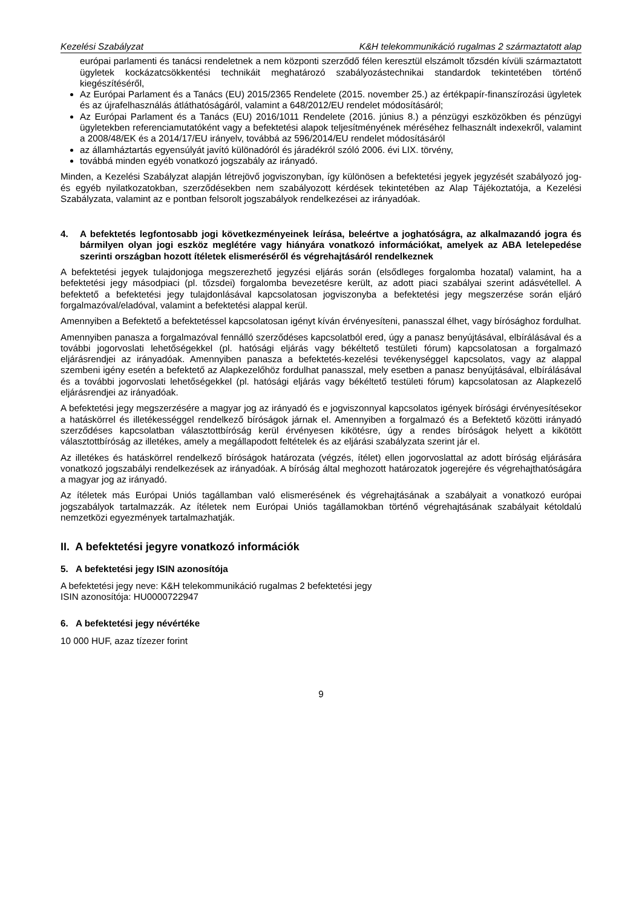Kezelési Szabályzat K&H telekommunikáció rugalmas 2 származtatott alap
európai parlamenti és tanácsi rendeletnek a nem központi szerződő félen keresztül elszámolt tőzsdén kívüli származtatott ügyletek kockázatcsökkentési technikáit meghatározó szabályozástechnikai standardok tekintetében történő kiegészítéséről,
Az Európai Parlament és a Tanács (EU) 2015/2365 Rendelete (2015. november 25.) az értékpapír-finanszírozási ügyletek és az újrafelhasználás átláthatóságáról, valamint a 648/2012/EU rendelet módosításáról;
Az Európai Parlament és a Tanács (EU) 2016/1011 Rendelete (2016. június 8.) a pénzügyi eszközökben és pénzügyi ügyletekben referenciamutatóként vagy a befektetési alapok teljesítményének méréséhez felhasznált indexekről, valamint a 2008/48/EK és a 2014/17/EU irányelv, továbbá az 596/2014/EU rendelet módosításáról
az államháztartás egyensúlyát javító különadóról és járadékról szóló 2006. évi LIX. törvény,
továbbá minden egyéb vonatkozó jogszabály az irányadó.
Minden, a Kezelési Szabályzat alapján létrejövő jogviszonyban, így különösen a befektetési jegyek jegyzését szabályozó jog- és egyéb nyilatkozatokban, szerződésekben nem szabályozott kérdések tekintetében az Alap Tájékoztatója, a Kezelési Szabályzata, valamint az e pontban felsorolt jogszabályok rendelkezései az irányadóak.
4. A befektetés legfontosabb jogi következményeinek leírása, beleértve a joghatóságra, az alkalmazandó jogra és bármilyen olyan jogi eszköz meglétére vagy hiányára vonatkozó információkat, amelyek az ABA letelepedése szerinti országban hozott ítéletek elismeréséről és végrehajtásáról rendelkeznek
A befektetési jegyek tulajdonjoga megszerezhető jegyzési eljárás során (elsődleges forgalomba hozatal) valamint, ha a befektetési jegy másodpiaci (pl. tőzsdei) forgalomba bevezetésre került, az adott piaci szabályai szerint adásvétellel. A befektető a befektetési jegy tulajdonlásával kapcsolatosan jogviszonyba a befektetési jegy megszerzése során eljáró forgalmazóval/eladóval, valamint a befektetési alappal kerül.
Amennyiben a Befektető a befektetéssel kapcsolatosan igényt kíván érvényesíteni, panasszal élhet, vagy bírósághoz fordulhat.
Amennyiben panasza a forgalmazóval fennálló szerződéses kapcsolatból ered, úgy a panasz benyújtásával, elbírálásával és a további jogorvoslati lehetőségekkel (pl. hatósági eljárás vagy békéltető testületi fórum) kapcsolatosan a forgalmazó eljárásrendjei az irányadóak. Amennyiben panasza a befektetés-kezelési tevékenységgel kapcsolatos, vagy az alappal szembeni igény esetén a befektető az Alapkezelőhöz fordulhat panasszal, mely esetben a panasz benyújtásával, elbírálásával és a további jogorvoslati lehetőségekkel (pl. hatósági eljárás vagy békéltető testületi fórum) kapcsolatosan az Alapkezelő eljárásrendjei az irányadóak.
A befektetési jegy megszerzésére a magyar jog az irányadó és e jogviszonnyal kapcsolatos igények bírósági érvényesítésekor a hatáskörrel és illetékességgel rendelkező bíróságok járnak el. Amennyiben a forgalmazó és a Befektető közötti irányadó szerződéses kapcsolatban választottbíróság kerül érvényesen kikötésre, úgy a rendes bíróságok helyett a kikötött választottbíróság az illetékes, amely a megállapodott feltételek és az eljárási szabályzata szerint jár el.
Az illetékes és hatáskörrel rendelkező bíróságok határozata (végzés, ítélet) ellen jogorvoslattal az adott bíróság eljárására vonatkozó jogszabályi rendelkezések az irányadóak. A bíróság által meghozott határozatok jogerejére és végrehajthatóságára a magyar jog az irányadó.
Az ítéletek más Európai Uniós tagállamban való elismerésének és végrehajtásának a szabályait a vonatkozó európai jogszabályok tartalmazzák. Az ítéletek nem Európai Uniós tagállamokban történő végrehajtásának szabályait kétoldalú nemzetközi egyezmények tartalmazhatják.
II. A befektetési jegyre vonatkozó információk
5. A befektetési jegy ISIN azonosítója
A befektetési jegy neve: K&H telekommunikáció rugalmas 2 befektetési jegy
ISIN azonosítója: HU0000722947
6. A befektetési jegy névértéke
10 000 HUF, azaz tízezer forint
9